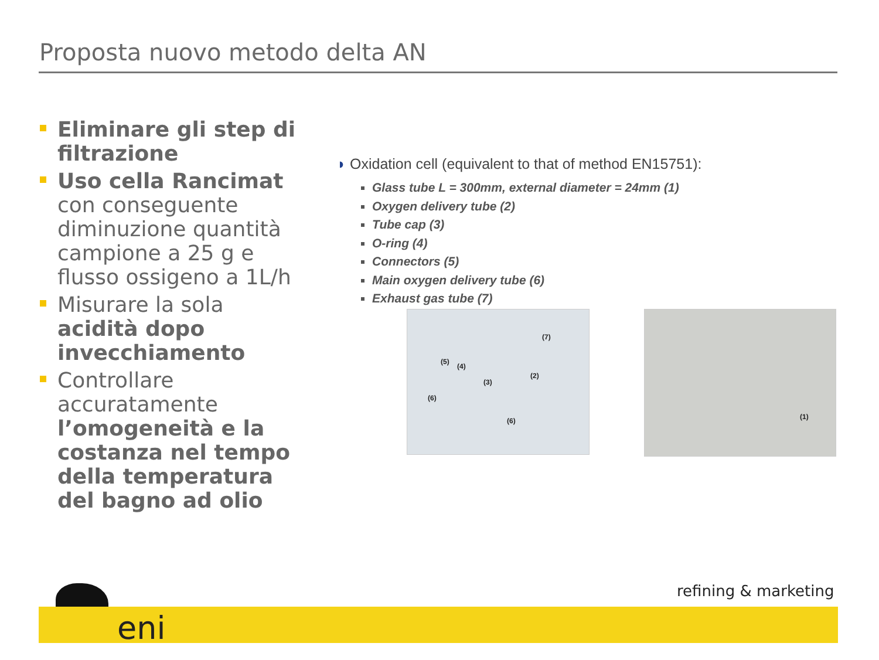Proposta nuovo metodo delta AN
Eliminare gli step di filtrazione
Uso cella Rancimat con conseguente diminuzione quantità campione a 25 g e flusso ossigeno a 1L/h
Misurare la sola acidità dopo invecchiamento
Controllare accuratamente l’omogeneità e la costanza nel tempo della temperatura del bagno ad olio
◗ Oxidation cell (equivalent to that of method EN15751):
Glass tube L = 300mm, external diameter = 24mm (1)
Oxygen delivery tube (2)
Tube cap (3)
O-ring (4)
Connectors (5)
Main oxygen delivery tube (6)
Exhaust gas tube (7)
(7)
(5)
(4)
(3)
(2)
(6)
(6)
(1)
refining & marketing
eni